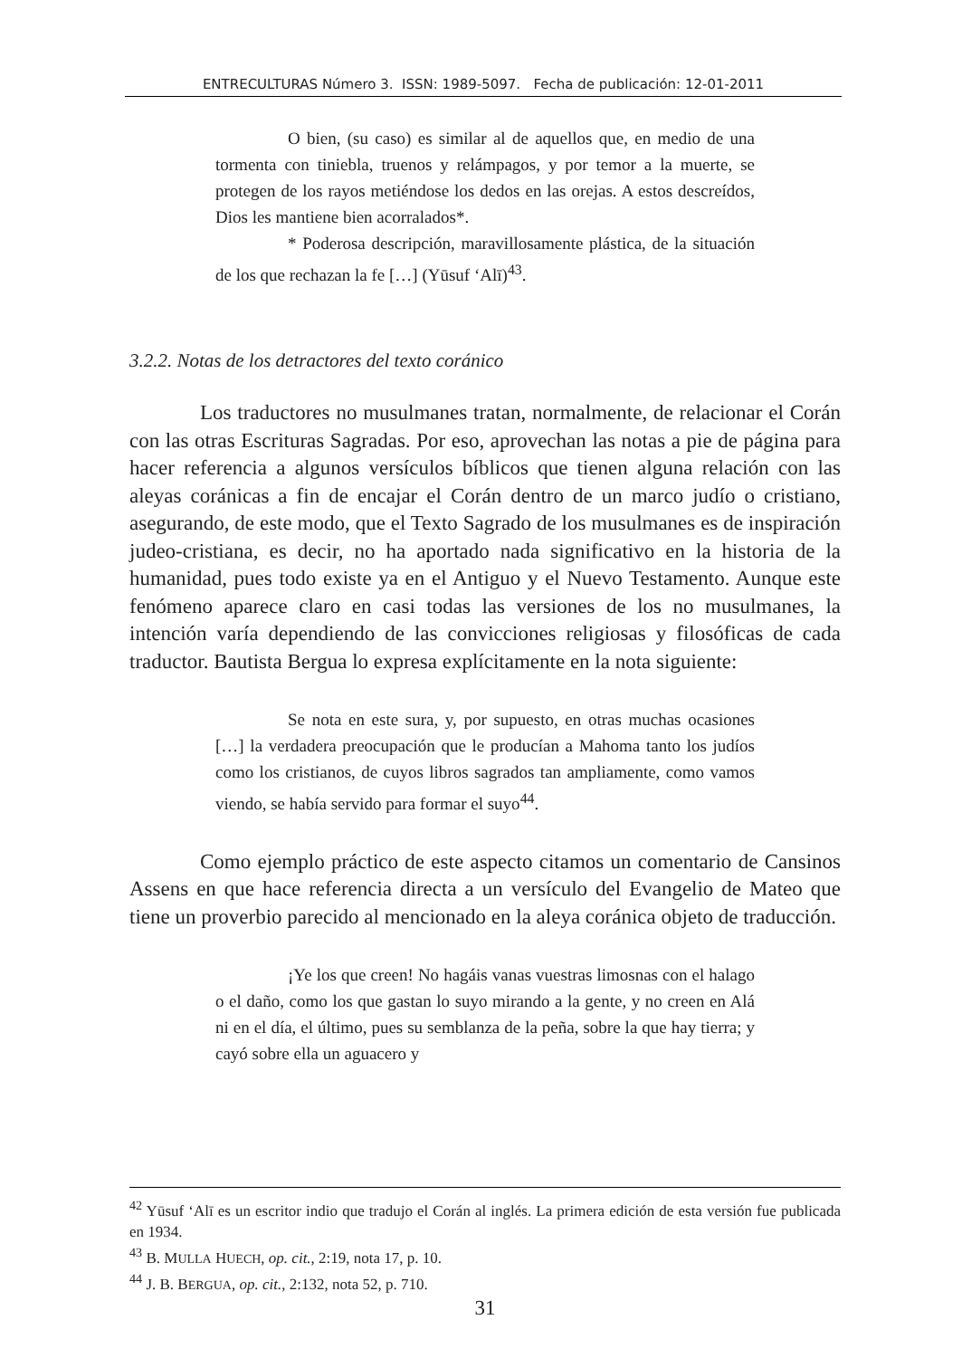ENTRECULTURAS Número 3. ISSN: 1989-5097. Fecha de publicación: 12-01-2011
O bien, (su caso) es similar al de aquellos que, en medio de una tormenta con tiniebla, truenos y relámpagos, y por temor a la muerte, se protegen de los rayos metiéndose los dedos en las orejas. A estos descreídos, Dios les mantiene bien acorralados*.
* Poderosa descripción, maravillosamente plástica, de la situación de los que rechazan la fe […] (Yūsuf ʻAlī)<sup>43</sup>.
3.2.2. Notas de los detractores del texto coránico
Los traductores no musulmanes tratan, normalmente, de relacionar el Corán con las otras Escrituras Sagradas. Por eso, aprovechan las notas a pie de página para hacer referencia a algunos versículos bíblicos que tienen alguna relación con las aleyas coránicas a fin de encajar el Corán dentro de un marco judío o cristiano, asegurando, de este modo, que el Texto Sagrado de los musulmanes es de inspiración judeo-cristiana, es decir, no ha aportado nada significativo en la historia de la humanidad, pues todo existe ya en el Antiguo y el Nuevo Testamento. Aunque este fenómeno aparece claro en casi todas las versiones de los no musulmanes, la intención varía dependiendo de las convicciones religiosas y filosóficas de cada traductor. Bautista Bergua lo expresa explícitamente en la nota siguiente:
Se nota en este sura, y, por supuesto, en otras muchas ocasiones […] la verdadera preocupación que le producían a Mahoma tanto los judíos como los cristianos, de cuyos libros sagrados tan ampliamente, como vamos viendo, se había servido para formar el suyo<sup>44</sup>.
Como ejemplo práctico de este aspecto citamos un comentario de Cansinos Assens en que hace referencia directa a un versículo del Evangelio de Mateo que tiene un proverbio parecido al mencionado en la aleya coránica objeto de traducción.
¡Ye los que creen! No hagáis vanas vuestras limosnas con el halago o el daño, como los que gastan lo suyo mirando a la gente, y no creen en Alá ni en el día, el último, pues su semblanza de la peña, sobre la que hay tierra; y cayó sobre ella un aguacero y
<sup>42</sup> Yūsuf ʻAlī es un escritor indio que tradujo el Corán al inglés. La primera edición de esta versión fue publicada en 1934.
<sup>43</sup> B. MULLA HUECH, op. cit., 2:19, nota 17, p. 10.
<sup>44</sup> J. B. BERGUA, op. cit., 2:132, nota 52, p. 710.
31